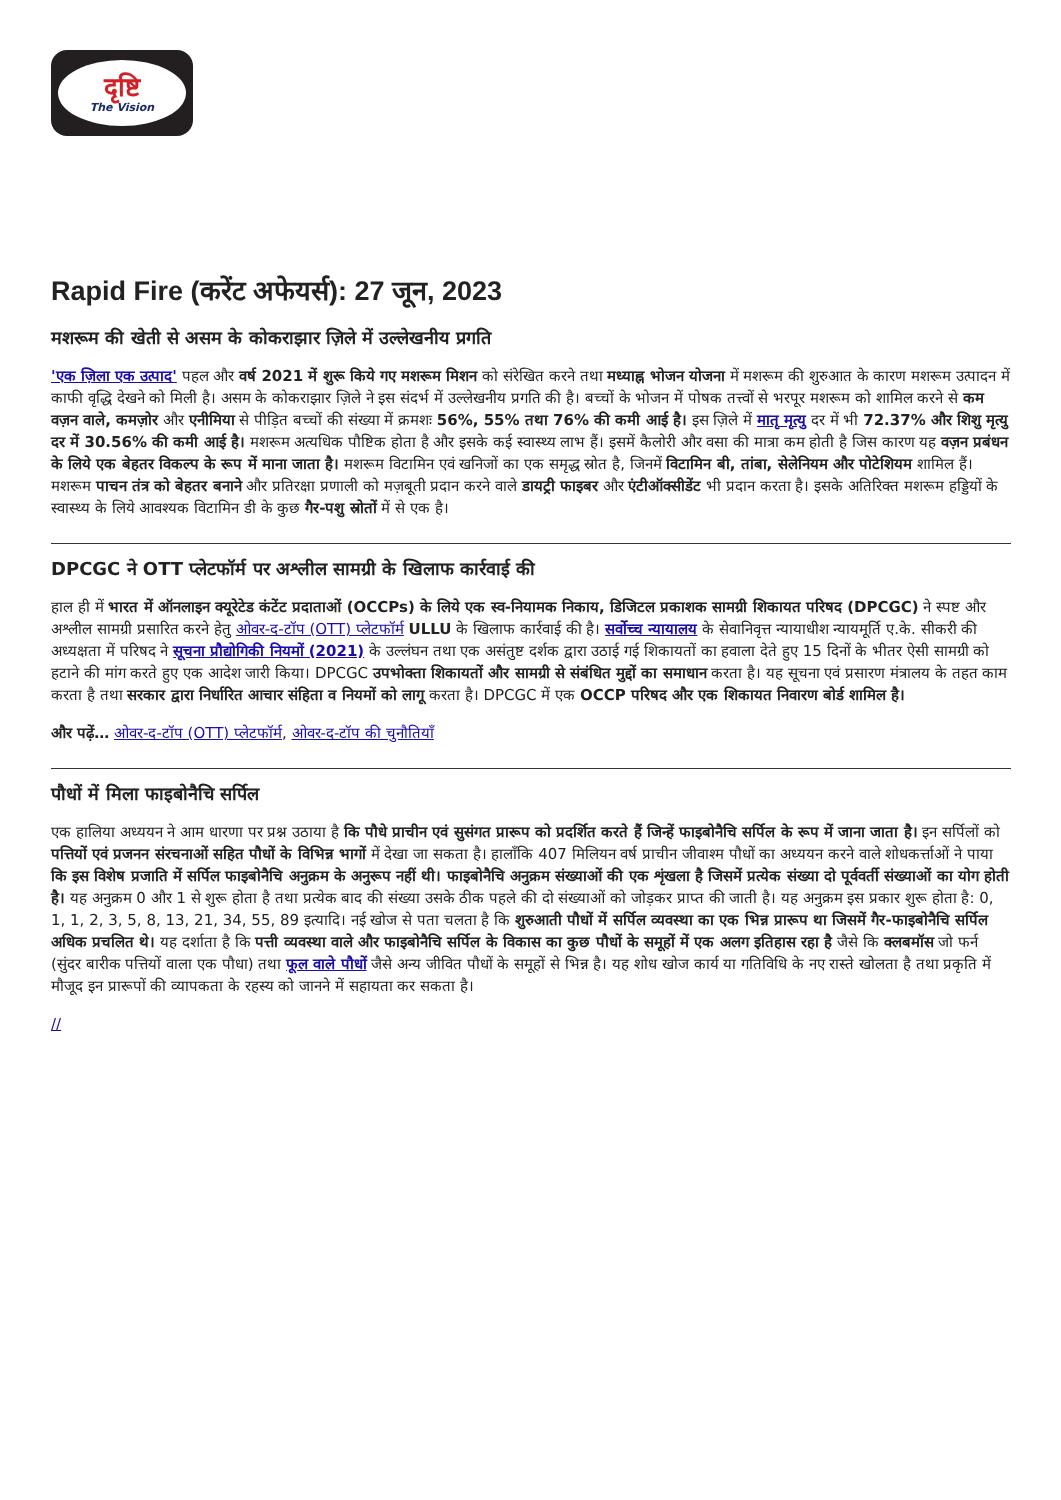दृष्टि
The Vision
Rapid Fire (करेंट अफेयर्स): 27 जून, 2023
मशरूम की खेती से असम के कोकराझार ज़िले में उल्लेखनीय प्रगति
'एक ज़िला एक उत्पाद' पहल और वर्ष 2021 में शुरू किये गए मशरूम मिशन को संरेखित करने तथा मध्याह्न भोजन योजना में मशरूम की शुरुआत के कारण मशरूम उत्पादन में काफी वृद्धि देखने को मिली है। असम के कोकराझार ज़िले ने इस संदर्भ में उल्लेखनीय प्रगति की है। बच्चों के भोजन में पोषक तत्त्वों से भरपूर मशरूम को शामिल करने से कम वज़न वाले, कमज़ोर और एनीमिया से पीड़ित बच्चों की संख्या में क्रमशः 56%, 55% तथा 76% की कमी आई है। इस ज़िले में मातृ मृत्यु दर में भी 72.37% और शिशु मृत्यु दर में 30.56% की कमी आई है। मशरूम अत्यधिक पौष्टिक होता है और इसके कई स्वास्थ्य लाभ हैं। इसमें कैलोरी और वसा की मात्रा कम होती है जिस कारण यह वज़न प्रबंधन के लिये एक बेहतर विकल्प के रूप में माना जाता है। मशरूम विटामिन एवं खनिजों का एक समृद्ध स्रोत है, जिनमें विटामिन बी, तांबा, सेलेनियम और पोटेशियम शामिल हैं। मशरूम पाचन तंत्र को बेहतर बनाने और प्रतिरक्षा प्रणाली को मज़बूती प्रदान करने वाले डायट्री फाइबर और एंटीऑक्सीडेंट भी प्रदान करता है। इसके अतिरिक्त मशरूम हड्डियों के स्वास्थ्य के लिये आवश्यक विटामिन डी के कुछ गैर-पशु स्रोतों में से एक है।
DPCGC ने OTT प्लेटफॉर्म पर अश्लील सामग्री के खिलाफ कार्रवाई की
हाल ही में भारत में ऑनलाइन क्यूरेटेड कंटेंट प्रदाताओं (OCCPs) के लिये एक स्व-नियामक निकाय, डिजिटल प्रकाशक सामग्री शिकायत परिषद (DPCGC) ने स्पष्ट और अश्लील सामग्री प्रसारित करने हेतु ओवर-द-टॉप (OTT) प्लेटफॉर्म ULLU के खिलाफ कार्रवाई की है। सर्वोच्च न्यायालय के सेवानिवृत्त न्यायाधीश न्यायमूर्ति ए.के. सीकरी की अध्यक्षता में परिषद ने सूचना प्रौद्योगिकी नियमों (2021) के उल्लंघन तथा एक असंतुष्ट दर्शक द्वारा उठाई गई शिकायतों का हवाला देते हुए 15 दिनों के भीतर ऐसी सामग्री को हटाने की मांग करते हुए एक आदेश जारी किया। DPCGC उपभोक्ता शिकायतों और सामग्री से संबंधित मुद्दों का समाधान करता है। यह सूचना एवं प्रसारण मंत्रालय के तहत काम करता है तथा सरकार द्वारा निर्धारित आचार संहिता व नियमों को लागू करता है। DPCGC में एक OCCP परिषद और एक शिकायत निवारण बोर्ड शामिल है।
और पढ़ें… ओवर-द-टॉप (OTT) प्लेटफॉर्म, ओवर-द-टॉप की चुनौतियाँ
पौधों में मिला फाइबोनैचि सर्पिल
एक हालिया अध्ययन ने आम धारणा पर प्रश्न उठाया है कि पौधे प्राचीन एवं सुसंगत प्रारूप को प्रदर्शित करते हैं जिन्हें फाइबोनैचि सर्पिल के रूप में जाना जाता है। इन सर्पिलों को पत्तियों एवं प्रजनन संरचनाओं सहित पौधों के विभिन्न भागों में देखा जा सकता है। हालाँकि 407 मिलियन वर्ष प्राचीन जीवाश्म पौधों का अध्ययन करने वाले शोधकर्त्ताओं ने पाया कि इस विशेष प्रजाति में सर्पिल फाइबोनैचि अनुक्रम के अनुरूप नहीं थी। फाइबोनैचि अनुक्रम संख्याओं की एक शृंखला है जिसमें प्रत्येक संख्या दो पूर्ववर्ती संख्याओं का योग होती है। यह अनुक्रम 0 और 1 से शुरू होता है तथा प्रत्येक बाद की संख्या उसके ठीक पहले की दो संख्याओं को जोड़कर प्राप्त की जाती है। यह अनुक्रम इस प्रकार शुरू होता है: 0, 1, 1, 2, 3, 5, 8, 13, 21, 34, 55, 89 इत्यादि। नई खोज से पता चलता है कि शुरुआती पौधों में सर्पिल व्यवस्था का एक भिन्न प्रारूप था जिसमें गैर-फाइबोनैचि सर्पिल अधिक प्रचलित थे। यह दर्शाता है कि पत्ती व्यवस्था वाले और फाइबोनैचि सर्पिल के विकास का कुछ पौधों के समूहों में एक अलग इतिहास रहा है जैसे कि क्लबमॉस जो फर्न (सुंदर बारीक पत्तियों वाला एक पौधा) तथा फूल वाले पौधों जैसे अन्य जीवित पौधों के समूहों से भिन्न है। यह शोध खोज कार्य या गतिविधि के नए रास्ते खोलता है तथा प्रकृति में मौजूद इन प्रारूपों की व्यापकता के रहस्य को जानने में सहायता कर सकता है।
//